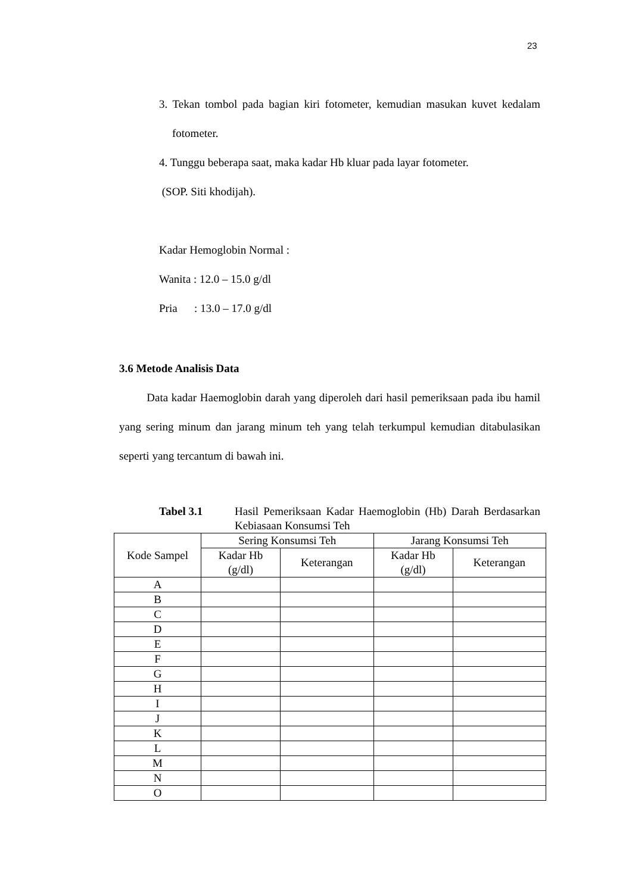23
3. Tekan tombol pada bagian kiri fotometer, kemudian masukan kuvet kedalam fotometer.
4. Tunggu beberapa saat, maka kadar Hb kluar pada layar fotometer.
(SOP. Siti khodijah).
Kadar Hemoglobin Normal :
Wanita : 12.0 – 15.0 g/dl
Pria : 13.0 – 17.0 g/dl
3.6 Metode Analisis Data
Data kadar Haemoglobin darah yang diperoleh dari hasil pemeriksaan pada ibu hamil yang sering minum dan jarang minum teh yang telah terkumpul kemudian ditabulasikan seperti yang tercantum di bawah ini.
Tabel 3.1 Hasil Pemeriksaan Kadar Haemoglobin (Hb) Darah Berdasarkan Kebiasaan Konsumsi Teh
| Kode Sampel | Sering Konsumsi Teh | | Jarang Konsumsi Teh | |
| --- | --- | --- | --- | --- |
| | Kadar Hb (g/dl) | Keterangan | Kadar Hb (g/dl) | Keterangan |
| A | | | | |
| B | | | | |
| C | | | | |
| D | | | | |
| E | | | | |
| F | | | | |
| G | | | | |
| H | | | | |
| I | | | | |
| J | | | | |
| K | | | | |
| L | | | | |
| M | | | | |
| N | | | | |
| O | | | | |